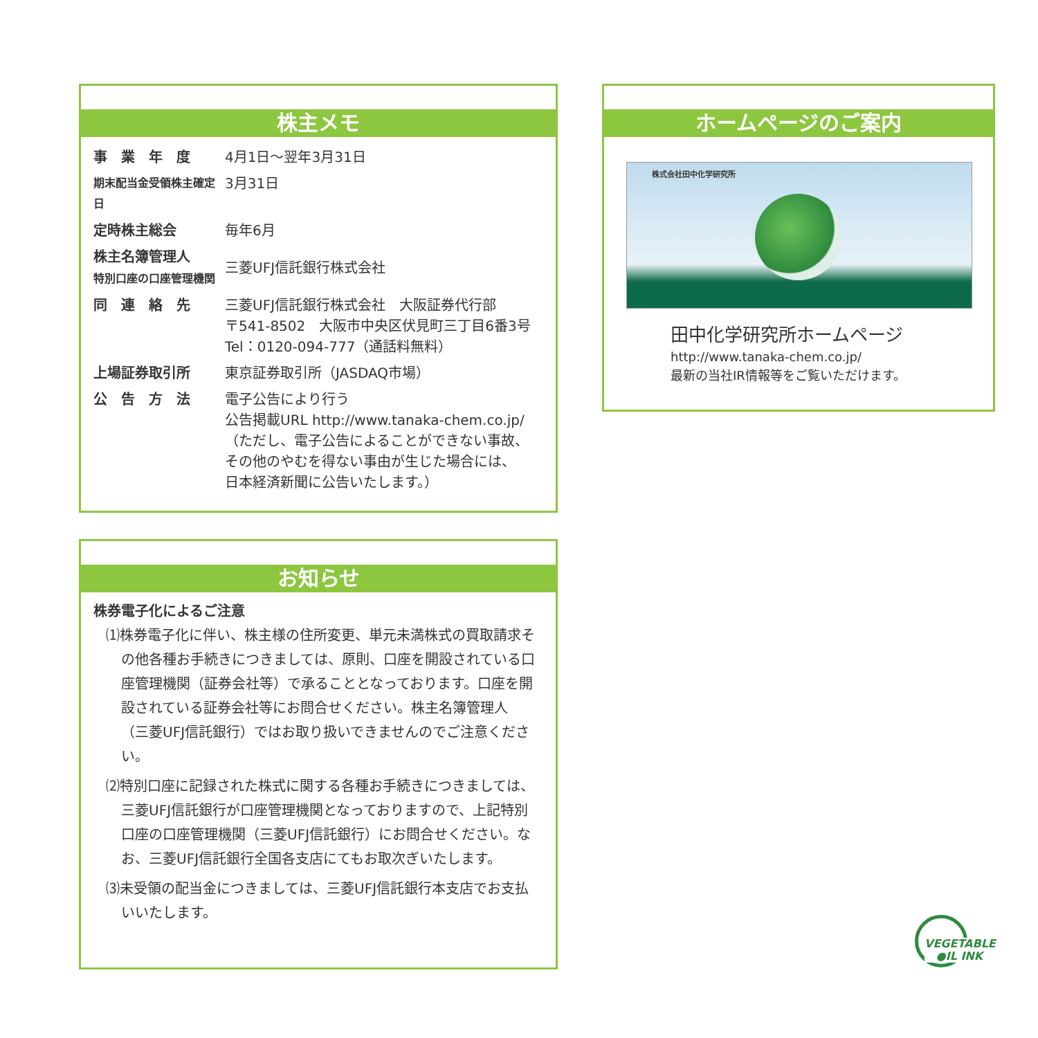株主メモ
| 事 業 年 度 | 4月1日～翌年3月31日 |
| 期末配当金受領株主確定日 | 3月31日 |
| 定時株主総会 | 毎年6月 |
| 株主名簿管理人 特別口座の口座管理機関 | 三菱UFJ信託銀行株式会社 |
| 同 連 絡 先 | 三菱UFJ信託銀行株式会社 大阪証券代行部 〒541-8502 大阪市中央区伏見町三丁目6番3号 Tel：0120-094-777（通話料無料） |
| 上場証券取引所 | 東京証券取引所（JASDAQ市場） |
| 公 告 方 法 | 電子公告により行う 公告掲載URL http://www.tanaka-chem.co.jp/ （ただし、電子公告によることができない事故、 その他のやむを得ない事由が生じた場合には、 日本経済新聞に公告いたします。） |
お知らせ
株券電子化によるご注意
⑴株券電子化に伴い、株主様の住所変更、単元未満株式の買取請求その他各種お手続きにつきましては、原則、口座を開設されている口座管理機関（証券会社等）で承ることとなっております。口座を開設されている証券会社等にお問合せください。株主名簿管理人（三菱UFJ信託銀行）ではお取り扱いできませんのでご注意ください。
⑵特別口座に記録された株式に関する各種お手続きにつきましては、三菱UFJ信託銀行が口座管理機関となっておりますので、上記特別口座の口座管理機関（三菱UFJ信託銀行）にお問合せください。なお、三菱UFJ信託銀行全国各支店にてもお取次ぎいたします。
⑶未受領の配当金につきましては、三菱UFJ信託銀行本支店でお支払いいたします。
ホームページのご案内
株式会社田中化学研究所
田中化学研究所ホームページ
http://www.tanaka-chem.co.jp/
最新の当社IR情報等をご覧いただけます。
VEGETABLE
●IL INK